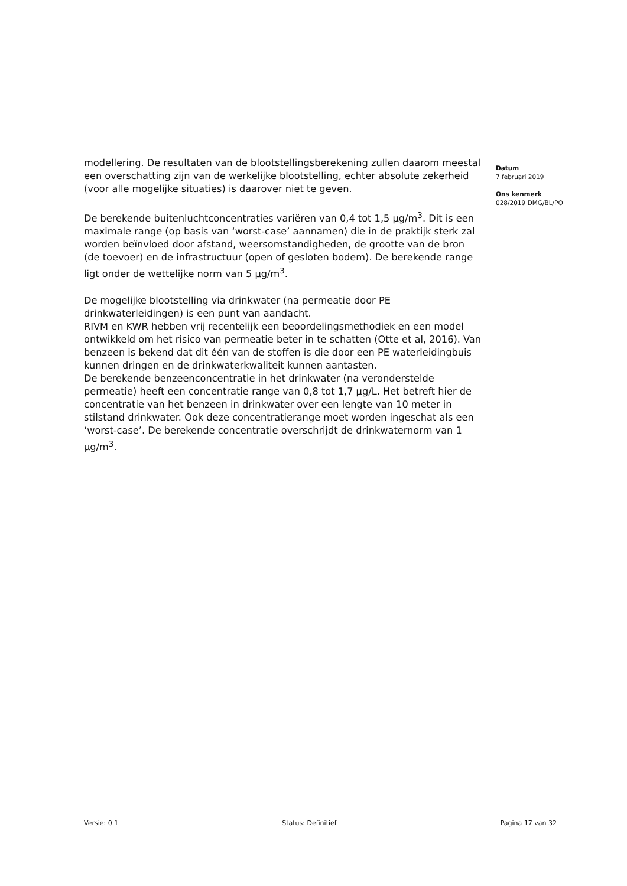modellering. De resultaten van de blootstellingsberekening zullen daarom meestal een overschatting zijn van de werkelijke blootstelling, echter absolute zekerheid (voor alle mogelijke situaties) is daarover niet te geven.
De berekende buitenluchtconcentraties variëren van 0,4 tot 1,5 µg/m<sup>3</sup>. Dit is een maximale range (op basis van ‘worst-case’ aannamen) die in de praktijk sterk zal worden beïnvloed door afstand, weersomstandigheden, de grootte van de bron (de toevoer) en de infrastructuur (open of gesloten bodem). De berekende range ligt onder de wettelijke norm van 5 µg/m<sup>3</sup>.
De mogelijke blootstelling via drinkwater (na permeatie door PE drinkwaterleidingen) is een punt van aandacht.
RIVM en KWR hebben vrij recentelijk een beoordelingsmethodiek en een model ontwikkeld om het risico van permeatie beter in te schatten (Otte et al, 2016). Van benzeen is bekend dat dit één van de stoffen is die door een PE waterleidingbuis kunnen dringen en de drinkwaterkwaliteit kunnen aantasten.
De berekende benzeenconcentratie in het drinkwater (na veronderstelde permeatie) heeft een concentratie range van 0,8 tot 1,7 µg/L. Het betreft hier de concentratie van het benzeen in drinkwater over een lengte van 10 meter in stilstand drinkwater. Ook deze concentratierange moet worden ingeschat als een ‘worst-case’. De berekende concentratie overschrijdt de drinkwaternorm van 1 µg/m<sup>3</sup>.
Datum
7 februari 2019
Ons kenmerk
028/2019 DMG/BL/PO
Versie: 0.1 Status: Definitief Pagina 17 van 32